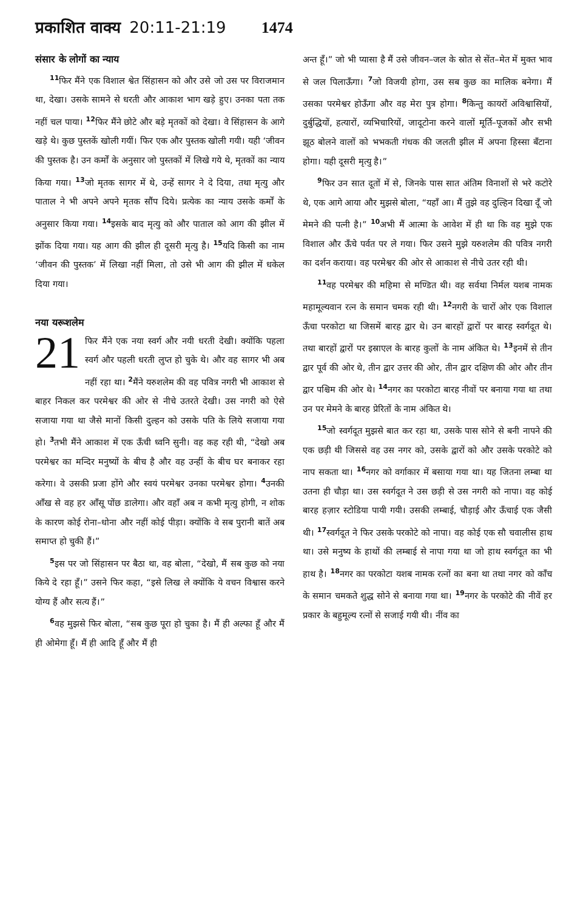प्रकाशित वाक्य 20:11-21:19 1474
संसार के लोगों का न्याय
<sup>11</sup> फिर मैंने एक विशाल श्वेत सिंहासन को और उसे जो उस पर विराजमान था, देखा। उसके सामने से धरती और आकाश भाग खड़े हुए। उनका पता तक नहीं चल पाया। <sup>12</sup>फिर मैंने छोटे और बड़े मृतकों को देखा। वे सिंहासन के आगे खड़े थे। कुछ पुस्तकें खोली गयीं। फिर एक और पुस्तक खोली गयी। यही ‘जीवन की पुस्तक है। उन कर्मों के अनुसार जो पुस्तकों में लिखे गये थे, मृतकों का न्याय किया गया। <sup>13</sup>जो मृतक सागर में थे, उन्हें सागर ने दे दिया, तथा मृत्यु और पाताल ने भी अपने अपने मृतक सौंप दिये। प्रत्येक का न्याय उसके कर्मों के अनुसार किया गया। <sup>14</sup>इसके बाद मृत्यु को और पाताल को आग की झील में झोंक दिया गया। यह आग की झील ही दूसरी मृत्यु है। <sup>15</sup>यदि किसी का नाम ‘जीवन की पुस्तक’ में लिखा नहीं मिला, तो उसे भी आग की झील में धकेल दिया गया।
नया यरूशलेम
21 फिर मैंने एक नया स्वर्ग और नयी धरती देखी। क्योंकि पहला स्वर्ग और पहली धरती लुप्त हो चुके थे। और वह सागर भी अब नहीं रहा था। <sup>2</sup>मैंने यरुशलेम की वह पवित्र नगरी भी आकाश से बाहर निकल कर परमेश्वर की ओर से नीचे उतरते देखी। उस नगरी को ऐसे सजाया गया था जैसे मानों किसी दुल्हन को उसके पति के लिये सजाया गया हो। <sup>3</sup>तभी मैंने आकाश में एक ऊँची ध्वनि सुनी। वह कह रही थी, “देखो अब परमेश्वर का मन्दिर मनुष्यों के बीच है और वह उन्हीं के बीच घर बनाकर रहा करेगा। वे उसकी प्रजा होंगे और स्वयं परमेश्वर उनका परमेश्वर होगा। <sup>4</sup>उनकी आँख से वह हर आँसू पोंछ डालेगा। और वहाँ अब न कभी मृत्यु होगी, न शोक के कारण कोई रोना–धोना और नहीं कोई पीड़ा। क्योंकि वे सब पुरानी बातें अब समाप्त हो चुकी हैं।”
<sup>5</sup> इस पर जो सिंहासन पर बैठा था, वह बोला, “देखो, मैं सब कुछ को नया किये दे रहा हूँ।” उसने फिर कहा, “इसे लिख ले क्योंकि ये वचन विश्वास करने योग्य हैं और सत्य हैं।”
<sup>6</sup> वह मुझसे फिर बोला, “सब कुछ पूरा हो चुका है। मैं ही अल्फा हूँ और मैं ही ओमेगा हूँ। मैं ही आदि हूँ और मैं ही
अन्त हूँ।” जो भी प्यासा है मैं उसे जीवन–जल के स्रोत से सेंत–मेत में मुक्त भाव से जल पिलाऊँगा। <sup>7</sup>जो विजयी होगा, उस सब कुछ का मालिक बनेगा। मैं उसका परमेश्वर होऊँगा और वह मेरा पुत्र होगा। <sup>8</sup>किन्तु कायरों अविश्वासियों, दुर्बुद्धियों, हत्यारों, व्यभिचारियों, जादूटोना करने वालों मूर्ति–पूजकों और सभी झूठ बोलने वालों को भभकती गंधक की जलती झील में अपना हिस्सा बँटाना होगा। यही दूसरी मृत्यु है।”
<sup>9</sup> फिर उन सात दूतों में से, जिनके पास सात अंतिम विनाशों से भरे कटोरे थे, एक आगे आया और मुझसे बोला, “यहाँ आ। मैं तुझे वह दुल्हिन दिखा दूँ जो मेमने की पत्नी है।” <sup>10</sup>अभी मैं आत्मा के आवेश में ही था कि वह मुझे एक विशाल और ऊँचे पर्वत पर ले गया। फिर उसने मुझे यरुशलेम की पवित्र नगरी का दर्शन कराया। वह परमेश्वर की ओर से आकाश से नीचे उतर रही थी।
<sup>11</sup> वह परमेश्वर की महिमा से मण्डित थी। वह सर्वथा निर्मल यशब नामक महामूल्यवान रत्न के समान चमक रही थी। <sup>12</sup>नगरी के चारों ओर एक विशाल ऊँचा परकोटा था जिसमें बारह द्वार थे। उन बारहों द्वारों पर बारह स्वर्गदूत थे। तथा बारहों द्वारों पर इस्राएल के बारह कुलों के नाम अंकित थे। <sup>13</sup>इनमें से तीन द्वार पूर्व की ओर थे, तीन द्वार उत्तर की ओर, तीन द्वार दक्षिण की ओर और तीन द्वार पश्चिम की ओर थे। <sup>14</sup>नगर का परकोटा बारह नीवों पर बनाया गया था तथा उन पर मेमने के बारह प्रेरितों के नाम अंकित थे।
<sup>15</sup> जो स्वर्गदूत मुझसे बात कर रहा था, उसके पास सोने से बनी नापने की एक छड़ी थी जिससे वह उस नगर को, उसके द्वारों को और उसके परकोटे को नाप सकता था। <sup>16</sup>नगर को वर्गाकार में बसाया गया था। यह जितना लम्बा था उतना ही चौड़ा था। उस स्वर्गदूत ने उस छड़ी से उस नगरी को नापा। वह कोई बारह हज़ार स्टोडिया पायी गयी। उसकी लम्बाई, चौड़ाई और ऊँचाई एक जैसी थी। <sup>17</sup>स्वर्गदूत ने फिर उसके परकोटे को नापा। वह कोई एक सौ चवालीस हाथ था। उसे मनुष्य के हाथों की लम्बाई से नापा गया था जो हाथ स्वर्गदूत का भी हाथ है। <sup>18</sup>नगर का परकोटा यशब नामक रत्नों का बना था तथा नगर को काँच के समान चमकते शुद्ध सोने से बनाया गया था। <sup>19</sup>नगर के परकोटे की नीवें हर प्रकार के बहुमूल्य रत्नों से सजाई गयी थी। नींव का